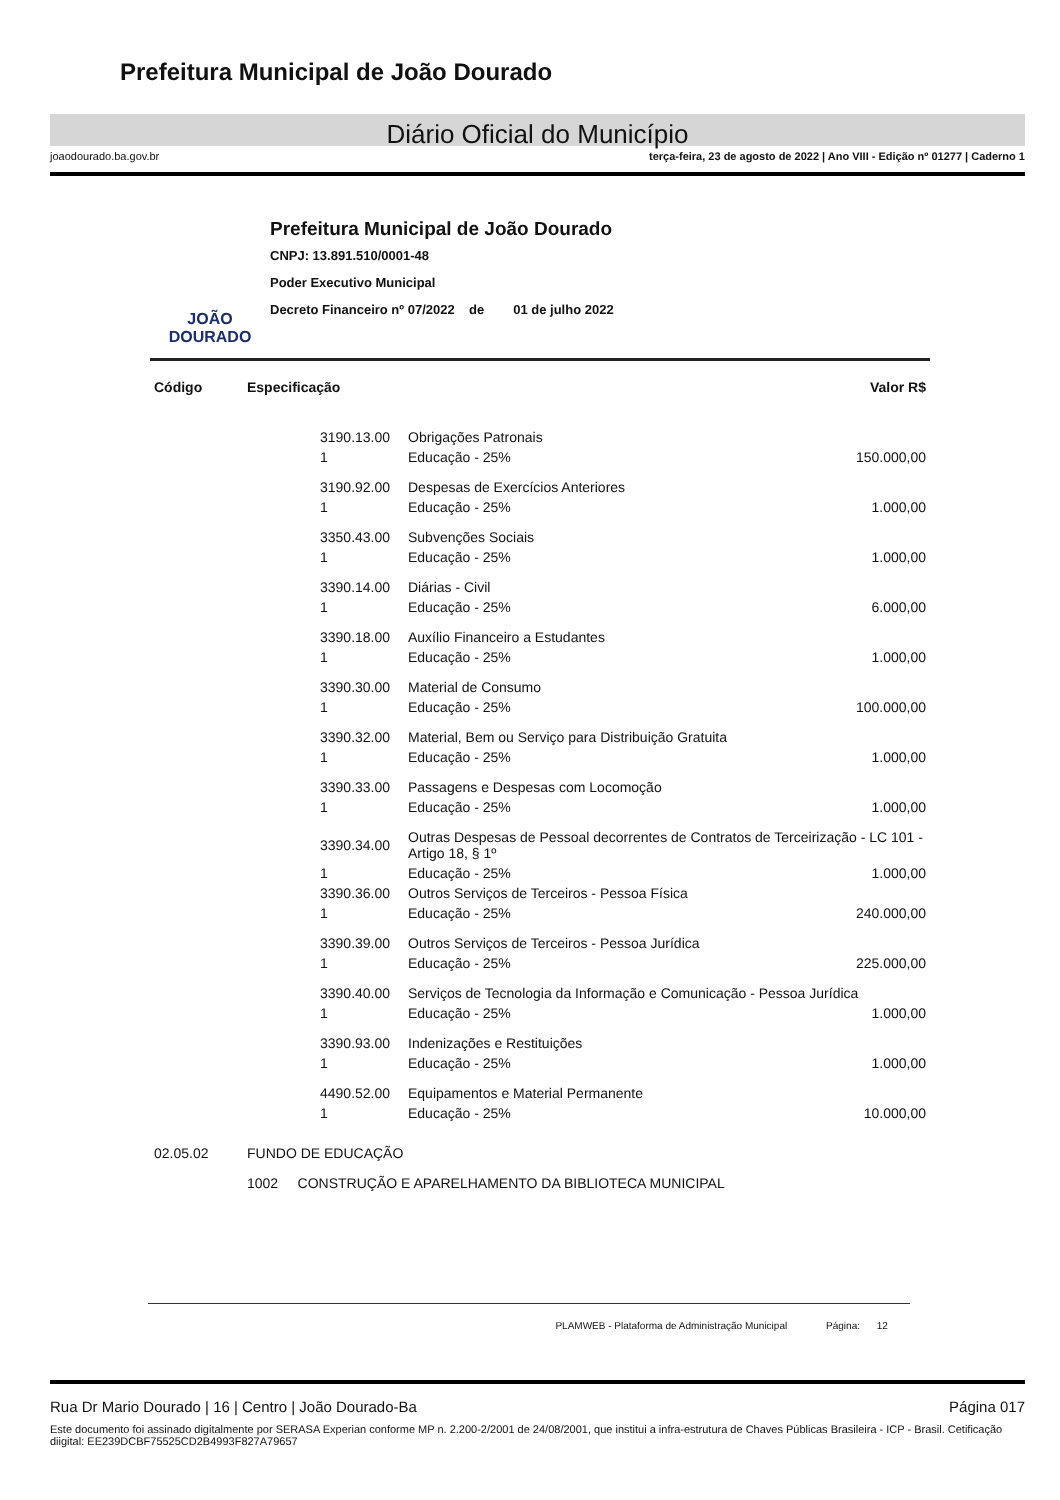Prefeitura Municipal de João Dourado
Diário Oficial do Município
joaodourado.ba.gov.br terça-feira, 23 de agosto de 2022 | Ano VIII - Edição nº 01277 | Caderno 1
JOÃO DOURADO
Prefeitura Municipal de João Dourado
CNPJ: 13.891.510/0001-48
Poder Executivo Municipal
Decreto Financeiro nº 07/2022 de 01 de julho 2022
| Código | Especificação | | | Valor R$ |
| --- | --- | --- | --- | --- |
| | | 3190.13.00 | Obrigações Patronais | |
| | | 1 | Educação - 25% | 150.000,00 |
| | | 3190.92.00 | Despesas de Exercícios Anteriores | |
| | | 1 | Educação - 25% | 1.000,00 |
| | | 3350.43.00 | Subvenções Sociais | |
| | | 1 | Educação - 25% | 1.000,00 |
| | | 3390.14.00 | Diárias - Civil | |
| | | 1 | Educação - 25% | 6.000,00 |
| | | 3390.18.00 | Auxílio Financeiro a Estudantes | |
| | | 1 | Educação - 25% | 1.000,00 |
| | | 3390.30.00 | Material de Consumo | |
| | | 1 | Educação - 25% | 100.000,00 |
| | | 3390.32.00 | Material, Bem ou Serviço para Distribuição Gratuita | |
| | | 1 | Educação - 25% | 1.000,00 |
| | | 3390.33.00 | Passagens e Despesas com Locomoção | |
| | | 1 | Educação - 25% | 1.000,00 |
| | | 3390.34.00 | Outras Despesas de Pessoal decorrentes de Contratos de Terceirização - LC 101 - Artigo 18, § 1º | |
| | | 1 | Educação - 25% | 1.000,00 |
| | | 3390.36.00 | Outros Serviços de Terceiros - Pessoa Física | |
| | | 1 | Educação - 25% | 240.000,00 |
| | | 3390.39.00 | Outros Serviços de Terceiros - Pessoa Jurídica | |
| | | 1 | Educação - 25% | 225.000,00 |
| | | 3390.40.00 | Serviços de Tecnologia da Informação e Comunicação - Pessoa Jurídica | |
| | | 1 | Educação - 25% | 1.000,00 |
| | | 3390.93.00 | Indenizações e Restituições | |
| | | 1 | Educação - 25% | 1.000,00 |
| | | 4490.52.00 | Equipamentos e Material Permanente | |
| | | 1 | Educação - 25% | 10.000,00 |
| 02.05.02 | FUNDO DE EDUCAÇÃO | | | |
| | 1002 CONSTRUÇÃO E APARELHAMENTO DA BIBLIOTECA MUNICIPAL | | | |
PLAMWEB - Plataforma de Administração Municipal Página: 12
Rua Dr Mario Dourado | 16 | Centro | João Dourado-Ba Página 017
Este documento foi assinado digitalmente por SERASA Experian conforme MP n. 2.200-2/2001 de 24/08/2001, que institui a infra-estrutura de Chaves Públicas Brasileira - ICP - Brasil. Cetificação diigital: EE239DCBF75525CD2B4993F827A79657